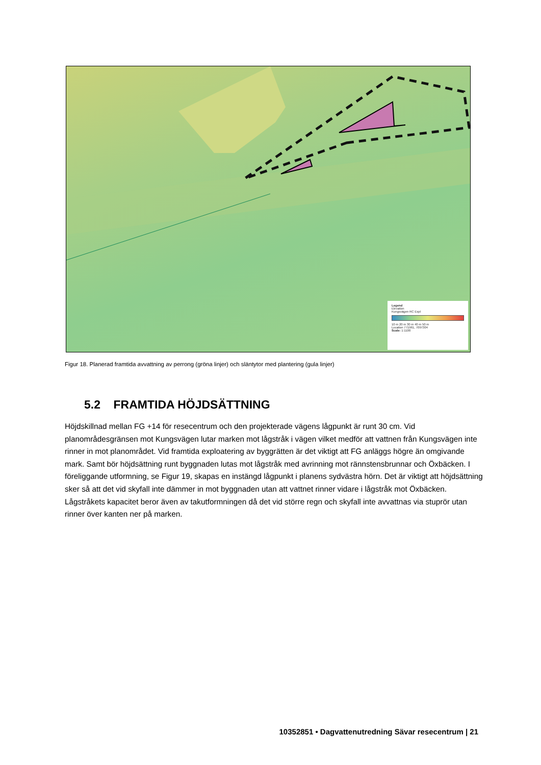Legend
Elevation
Kungsvägen RC Expl
10 m 20 m 30 m 40 m 50 m
Location 771961, 7097304
Scale: 1:1100
Figur 18. Planerad framtida avvattning av perrong (gröna linjer) och släntytor med plantering (gula linjer)
5.2 FRAMTIDA HÖJDSÄTTNING
Höjdskillnad mellan FG +14 för resecentrum och den projekterade vägens lågpunkt är runt 30 cm. Vid planområdesgränsen mot Kungsvägen lutar marken mot lågstråk i vägen vilket medför att vattnen från Kungsvägen inte rinner in mot planområdet. Vid framtida exploatering av byggrätten är det viktigt att FG anläggs högre än omgivande mark. Samt bör höjdsättning runt byggnaden lutas mot lågstråk med avrinning mot rännstensbrunnar och Öxbäcken. I föreliggande utformning, se Figur 19, skapas en instängd lågpunkt i planens sydvästra hörn. Det är viktigt att höjdsättning sker så att det vid skyfall inte dämmer in mot byggnaden utan att vattnet rinner vidare i lågstråk mot Öxbäcken. Lågstråkets kapacitet beror även av takutformningen då det vid större regn och skyfall inte avvattnas via stuprör utan rinner över kanten ner på marken.
10352851 • Dagvattenutredning Sävar resecentrum | 21